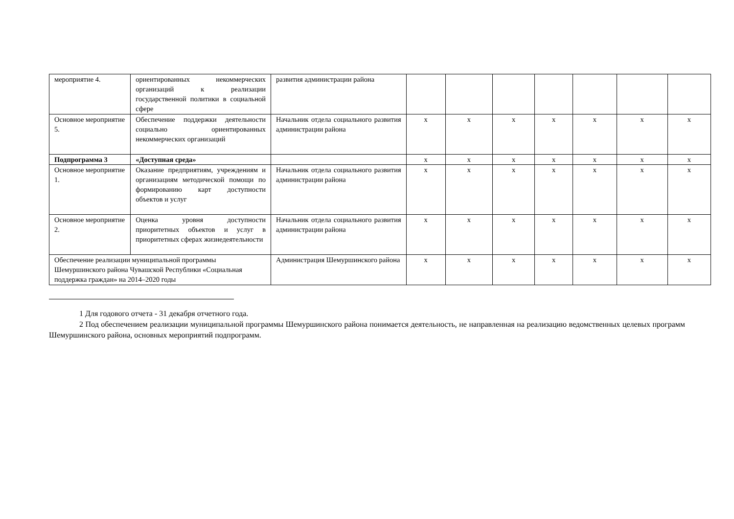| мероприятие 4. | ориентированных некоммерческих организаций к реализации государственной политики в социальной сфере | развития администрации района | | | | | | | |
| Основное мероприятие 5. | Обеспечение поддержки деятельности социально ориентированных некоммерческих организаций | Начальник отдела социального развития администрации района | х | х | х | х | х | х | х |
| Подпрограмма 3 | «Доступная среда» | | х | х | х | х | х | х | х |
| Основное мероприятие 1. | Оказание предприятиям, учреждениям и организациям методической помощи по формированию карт доступности объектов и услуг | Начальник отдела социального развития администрации района | х | х | х | х | х | х | х |
| Основное мероприятие 2. | Оценка уровня доступности приоритетных объектов и услуг в приоритетных сферах жизнедеятельности | Начальник отдела социального развития администрации района | х | х | х | х | х | х | х |
| Обеспечение реализации муниципальной программы Шемуршинского района Чувашской Республики «Социальная поддержка граждан» на 2014–2020 годы | | Администрация Шемуршинского района | х | х | х | х | х | х | х |
1 Для годового отчета - 31 декабря отчетного года.
2 Под обеспечением реализации муниципальной программы Шемуршинского района понимается деятельность, не направленная на реализацию ведомственных целевых программ Шемуршинского района, основных мероприятий подпрограмм.